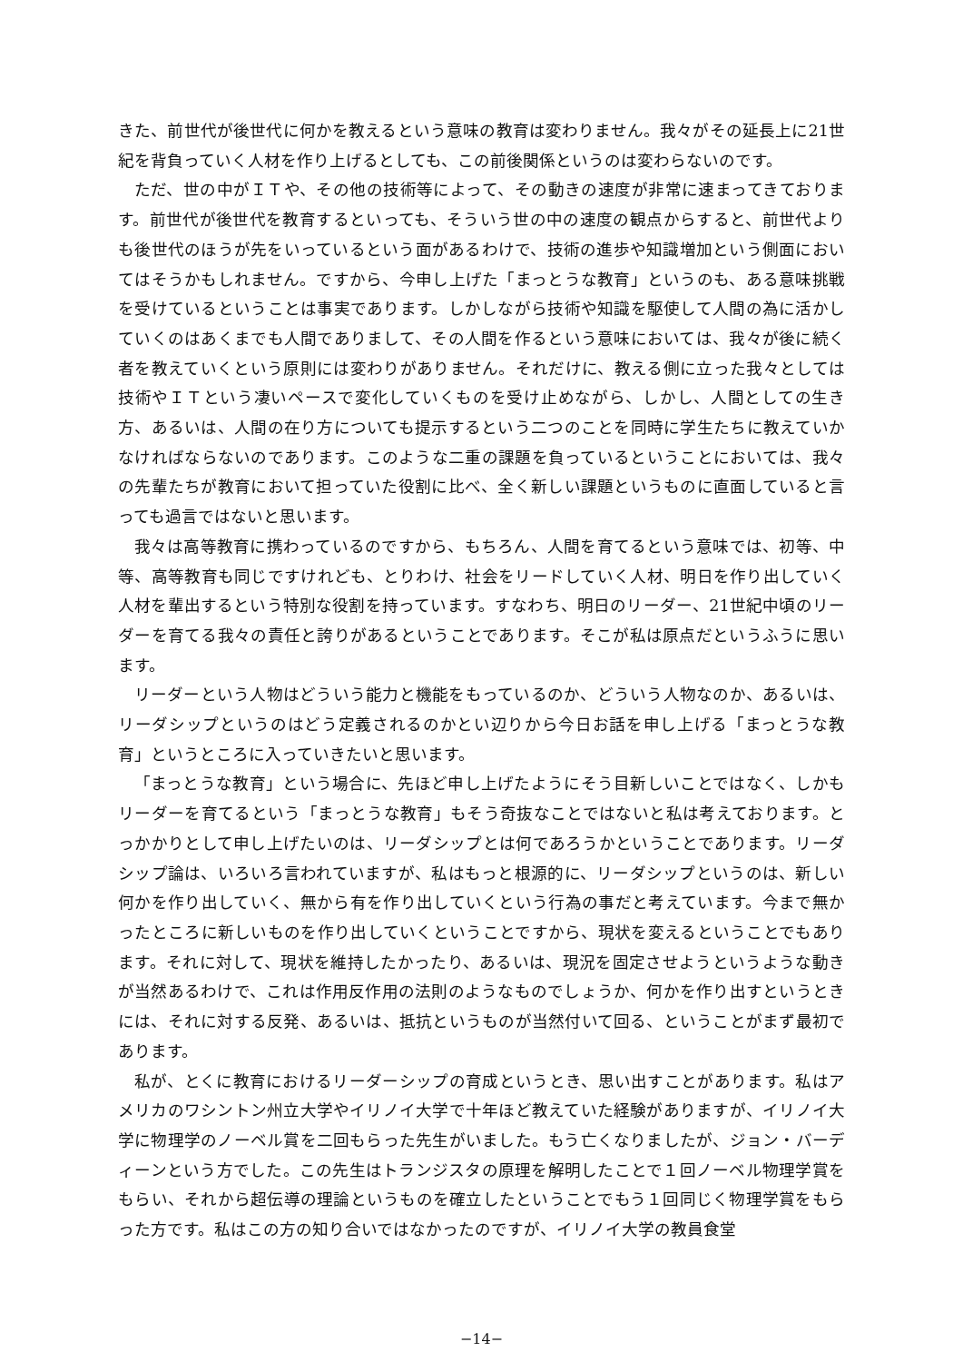きた、前世代が後世代に何かを教えるという意味の教育は変わりません。我々がその延長上に21世紀を背負っていく人材を作り上げるとしても、この前後関係というのは変わらないのです。
ただ、世の中がＩＴや、その他の技術等によって、その動きの速度が非常に速まってきております。前世代が後世代を教育するといっても、そういう世の中の速度の観点からすると、前世代よりも後世代のほうが先をいっているという面があるわけで、技術の進歩や知識増加という側面においてはそうかもしれません。ですから、今申し上げた「まっとうな教育」というのも、ある意味挑戦を受けているということは事実であります。しかしながら技術や知識を駆使して人間の為に活かしていくのはあくまでも人間でありまして、その人間を作るという意味においては、我々が後に続く者を教えていくという原則には変わりがありません。それだけに、教える側に立った我々としては技術やＩＴという凄いペースで変化していくものを受け止めながら、しかし、人間としての生き方、あるいは、人間の在り方についても提示するという二つのことを同時に学生たちに教えていかなければならないのであります。このような二重の課題を負っているということにおいては、我々の先輩たちが教育において担っていた役割に比べ、全く新しい課題というものに直面していると言っても過言ではないと思います。
我々は高等教育に携わっているのですから、もちろん、人間を育てるという意味では、初等、中等、高等教育も同じですけれども、とりわけ、社会をリードしていく人材、明日を作り出していく人材を輩出するという特別な役割を持っています。すなわち、明日のリーダー、21世紀中頃のリーダーを育てる我々の責任と誇りがあるということであります。そこが私は原点だというふうに思います。
リーダーという人物はどういう能力と機能をもっているのか、どういう人物なのか、あるいは、リーダシップというのはどう定義されるのかとい辺りから今日お話を申し上げる「まっとうな教育」というところに入っていきたいと思います。
「まっとうな教育」という場合に、先ほど申し上げたようにそう目新しいことではなく、しかもリーダーを育てるという「まっとうな教育」もそう奇抜なことではないと私は考えております。とっかかりとして申し上げたいのは、リーダシップとは何であろうかということであります。リーダシップ論は、いろいろ言われていますが、私はもっと根源的に、リーダシップというのは、新しい何かを作り出していく、無から有を作り出していくという行為の事だと考えています。今まで無かったところに新しいものを作り出していくということですから、現状を変えるということでもあります。それに対して、現状を維持したかったり、あるいは、現況を固定させようというような動きが当然あるわけで、これは作用反作用の法則のようなものでしょうか、何かを作り出すというときには、それに対する反発、あるいは、抵抗というものが当然付いて回る、ということがまず最初であります。
私が、とくに教育におけるリーダーシップの育成というとき、思い出すことがあります。私はアメリカのワシントン州立大学やイリノイ大学で十年ほど教えていた経験がありますが、イリノイ大学に物理学のノーベル賞を二回もらった先生がいました。もう亡くなりましたが、ジョン・バーディーンという方でした。この先生はトランジスタの原理を解明したことで１回ノーベル物理学賞をもらい、それから超伝導の理論というものを確立したということでもう１回同じく物理学賞をもらった方です。私はこの方の知り合いではなかったのですが、イリノイ大学の教員食堂
−14−